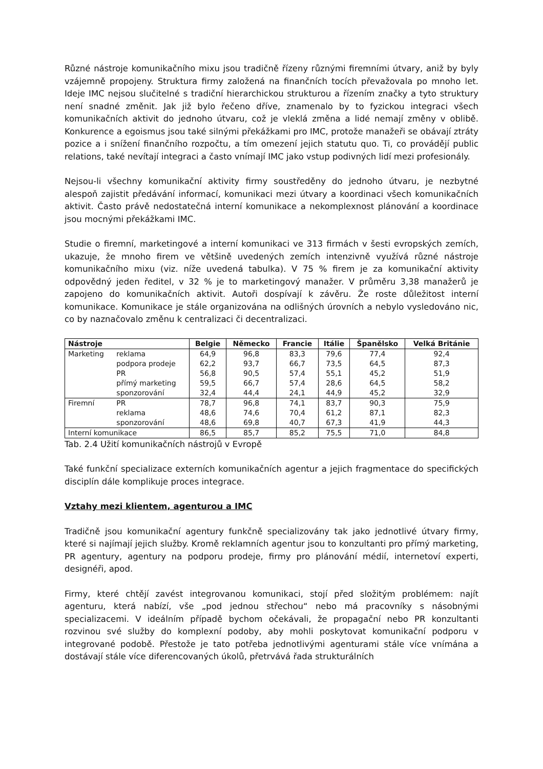Různé nástroje komunikačního mixu jsou tradičně řízeny různými firemními útvary, aniž by byly vzájemně propojeny. Struktura firmy založená na finančních tocích převažovala po mnoho let. Ideje IMC nejsou slučitelné s tradiční hierarchickou strukturou a řízením značky a tyto struktury není snadné změnit. Jak již bylo řečeno dříve, znamenalo by to fyzickou integraci všech komunikačních aktivit do jednoho útvaru, což je vleklá změna a lidé nemají změny v oblibě. Konkurence a egoismus jsou také silnými překážkami pro IMC, protože manažeři se obávají ztráty pozice a i snížení finančního rozpočtu, a tím omezení jejich statutu quo. Ti, co provádějí public relations, také nevítají integraci a často vnímají IMC jako vstup podivných lidí mezi profesionály.
Nejsou-li všechny komunikační aktivity firmy soustředěny do jednoho útvaru, je nezbytné alespoň zajistit předávání informací, komunikaci mezi útvary a koordinaci všech komunikačních aktivit. Často právě nedostatečná interní komunikace a nekomplexnost plánování a koordinace jsou mocnými překážkami IMC.
Studie o firemní, marketingové a interní komunikaci ve 313 firmách v šesti evropských zemích, ukazuje, že mnoho firem ve většině uvedených zemích intenzivně využívá různé nástroje komunikačního mixu (viz. níže uvedená tabulka). V 75 % firem je za komunikační aktivity odpovědný jeden ředitel, v 32 % je to marketingový manažer. V průměru 3,38 manažerů je zapojeno do komunikačních aktivit. Autoři dospívají k závěru. Že roste důležitost interní komunikace. Komunikace je stále organizována na odlišných úrovních a nebylo vysledováno nic, co by naznačovalo změnu k centralizaci či decentralizaci.
| Nástroje | | Belgie | Německo | Francie | Itálie | Španělsko | Velká Británie |
| --- | --- | --- | --- | --- | --- | --- | --- |
| Marketing | reklama | 64,9 | 96,8 | 83,3 | 79,6 | 77,4 | 92,4 |
| | podpora prodeje | 62,2 | 93,7 | 66,7 | 73,5 | 64,5 | 87,3 |
| | PR | 56,8 | 90,5 | 57,4 | 55,1 | 45,2 | 51,9 |
| | přímý marketing | 59,5 | 66,7 | 57,4 | 28,6 | 64,5 | 58,2 |
| | sponzorování | 32,4 | 44,4 | 24,1 | 44,9 | 45,2 | 32,9 |
| Firemní | PR | 78,7 | 96,8 | 74,1 | 83,7 | 90,3 | 75,9 |
| | reklama | 48,6 | 74,6 | 70,4 | 61,2 | 87,1 | 82,3 |
| | sponzorování | 48,6 | 69,8 | 40,7 | 67,3 | 41,9 | 44,3 |
| Interní komunikace | | 86,5 | 85,7 | 85,2 | 75,5 | 71,0 | 84,8 |
Tab. 2.4 Užití komunikačních nástrojů v Evropě
Také funkční specializace externích komunikačních agentur a jejich fragmentace do specifických disciplín dále komplikuje proces integrace.
Vztahy mezi klientem, agenturou a IMC
Tradičně jsou komunikační agentury funkčně specializovány tak jako jednotlivé útvary firmy, které si najímají jejich služby. Kromě reklamních agentur jsou to konzultanti pro přímý marketing, PR agentury, agentury na podporu prodeje, firmy pro plánování médií, internetoví experti, designéři, apod.
Firmy, které chtějí zavést integrovanou komunikaci, stojí před složitým problémem: najít agenturu, která nabízí, vše „pod jednou střechou“ nebo má pracovníky s násobnými specializacemi. V ideálním případě bychom očekávali, že propagační nebo PR konzultanti rozvinou své služby do komplexní podoby, aby mohli poskytovat komunikační podporu v integrované podobě. Přestože je tato potřeba jednotlivými agenturami stále více vnímána a dostávají stále více diferencovaných úkolů, přetrvává řada strukturálních